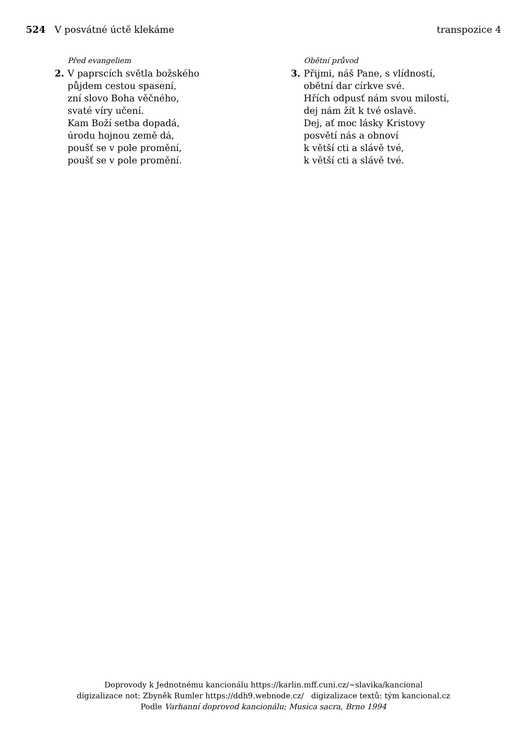524 V posvátné úctě klekáme transpozice 4
Před evangeliem
2. V paprscích světla božského
půjdem cestou spasení,
zní slovo Boha věčného,
svaté víry učení.
Kam Boží setba dopadá,
úrodu hojnou země dá,
poušť se v pole promění,
poušť se v pole promění.
Obětní průvod
3. Přijmi, náš Pane, s vlídností,
obětní dar církve své.
Hřích odpusť nám svou milostí,
dej nám žít k tvé oslavě.
Dej, ať moc lásky Kristovy
posvětí nás a obnoví
k větší cti a slávě tvé,
k větší cti a slávě tvé.
Doprovody k Jednotnému kancionálu https://karlin.mff.cuni.cz/~slavika/kancional
digizalizace not: Zbyněk Rumler https://ddh9.webnode.cz/ digizalizace textů: tým kancional.cz
Podle Varhanní doprovod kancionálu; Musica sacra, Brno 1994